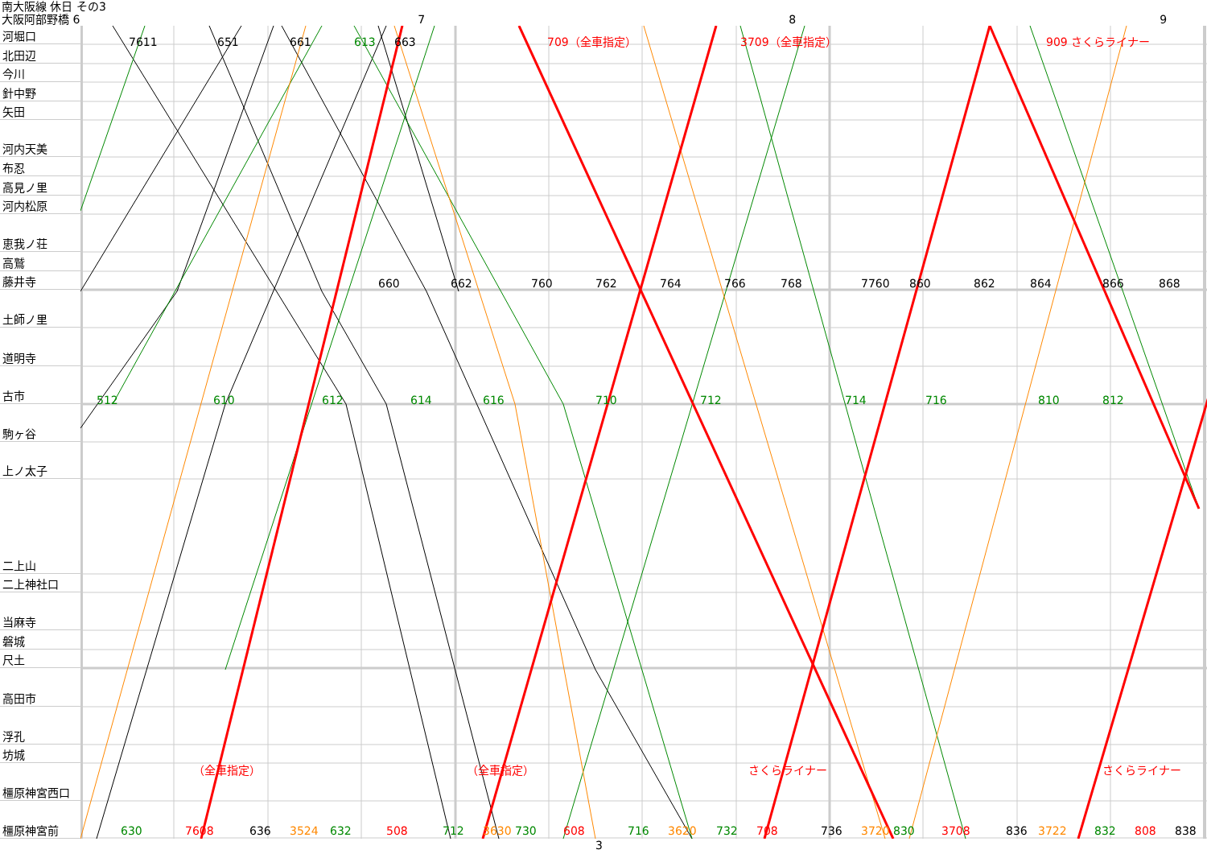南大阪線 休日 その3
大阪阿部野橋 6 7 8 9
河堀口
北田辺
今川
針中野
矢田
河内天美
布忍
高見ノ里
河内松原
恵我ノ荘
高鷲
藤井寺
土師ノ里
道明寺
古市
駒ヶ谷
上ノ太子
二上山
二上神社口
当麻寺
磐城
尺土
高田市
浮孔
坊城
橿原神宮西口
橿原神宮前
512
610
612
614
616
710
712
714
716
810
812
660
662
760
762
764
766
768
7760
860
862
864
866
868
630
7608
636
3524
632
508
712
3630
730
608
716
3620
732
708
736
3720
830
3708
836
3722
832
808
838
7611
651
661
613
663
709（全車指定）
3709（全車指定）
909 さくらライナー
（全車指定）
（全車指定）
さくらライナー
さくらライナー
3